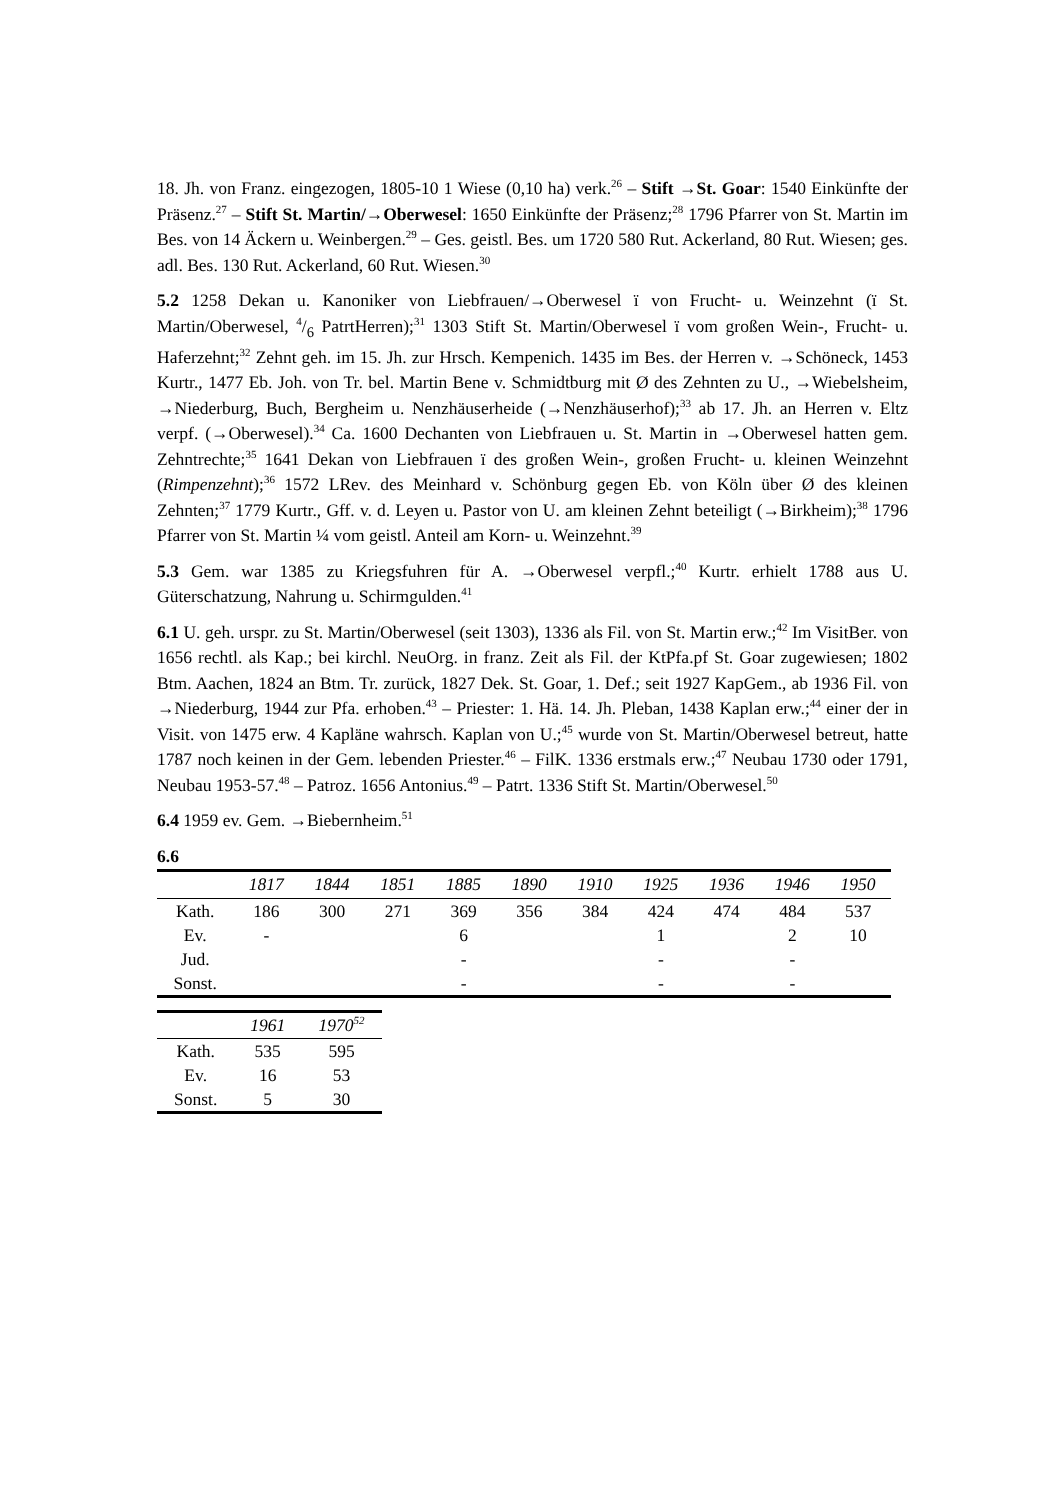18. Jh. von Franz. eingezogen, 1805-10 1 Wiese (0,10 ha) verk.<sup>26</sup> – Stift →St. Goar: 1540 Einkünfte der Präsenz.<sup>27</sup> – Stift St. Martin/→Oberwesel: 1650 Einkünfte der Präsenz;<sup>28</sup> 1796 Pfarrer von St. Martin im Bes. von 14 Äckern u. Weinbergen.<sup>29</sup> – Ges. geistl. Bes. um 1720 580 Rut. Ackerland, 80 Rut. Wiesen; ges. adl. Bes. 130 Rut. Ackerland, 60 Rut. Wiesen.<sup>30</sup>
5.2 1258 Dekan u. Kanoniker von Liebfrauen/→Oberwesel ï von Frucht- u. Weinzehnt (ï St. Martin/Oberwesel, 4/6 PatrtHerren);<sup>31</sup> 1303 Stift St. Martin/Oberwesel ï vom großen Wein-, Frucht- u. Haferzehnt;<sup>32</sup> Zehnt geh. im 15. Jh. zur Hrsch. Kempenich. 1435 im Bes. der Herren v. →Schöneck, 1453 Kurtr., 1477 Eb. Joh. von Tr. bel. Martin Bene v. Schmidtburg mit Ø des Zehnten zu U., →Wiebelsheim, →Niederburg, Buch, Bergheim u. Nenzhäuserheide (→Nenzhäuserhof);<sup>33</sup> ab 17. Jh. an Herren v. Eltz verpf. (→Oberwesel).<sup>34</sup> Ca. 1600 Dechanten von Liebfrauen u. St. Martin in →Oberwesel hatten gem. Zehntrechte;<sup>35</sup> 1641 Dekan von Liebfrauen ï des großen Wein-, großen Frucht- u. kleinen Weinzehnt (Rimpenzehnt);<sup>36</sup> 1572 LRev. des Meinhard v. Schönburg gegen Eb. von Köln über Ø des kleinen Zehnten;<sup>37</sup> 1779 Kurtr., Gff. v. d. Leyen u. Pastor von U. am kleinen Zehnt beteiligt (→Birkheim);<sup>38</sup> 1796 Pfarrer von St. Martin ¼ vom geistl. Anteil am Korn- u. Weinzehnt.<sup>39</sup>
5.3 Gem. war 1385 zu Kriegsfuhren für A. →Oberwesel verpfl.;<sup>40</sup> Kurtr. erhielt 1788 aus U. Güterschatzung, Nahrung u. Schirmgulden.<sup>41</sup>
6.1 U. geh. urspr. zu St. Martin/Oberwesel (seit 1303), 1336 als Fil. von St. Martin erw.;<sup>42</sup> Im VisitBer. von 1656 rechtl. als Kap.; bei kirchl. NeuOrg. in franz. Zeit als Fil. der KtPfa.pf St. Goar zugewiesen; 1802 Btm. Aachen, 1824 an Btm. Tr. zurück, 1827 Dek. St. Goar, 1. Def.; seit 1927 KapGem., ab 1936 Fil. von →Niederburg, 1944 zur Pfa. erhoben.<sup>43</sup> – Priester: 1. Hä. 14. Jh. Pleban, 1438 Kaplan erw.;<sup>44</sup> einer der in Visit. von 1475 erw. 4 Kapläne wahrsch. Kaplan von U.;<sup>45</sup> wurde von St. Martin/Oberwesel betreut, hatte 1787 noch keinen in der Gem. lebenden Priester.<sup>46</sup> – FilK. 1336 erstmals erw.;<sup>47</sup> Neubau 1730 oder 1791, Neubau 1953-57.<sup>48</sup> – Patroz. 1656 Antonius.<sup>49</sup> – Patrt. 1336 Stift St. Martin/Oberwesel.<sup>50</sup>
6.4 1959 ev. Gem. →Biebernheim.<sup>51</sup>
6.6
| | 1817 | 1844 | 1851 | 1885 | 1890 | 1910 | 1925 | 1936 | 1946 | 1950 |
| --- | --- | --- | --- | --- | --- | --- | --- | --- | --- | --- |
| Kath. | 186 | 300 | 271 | 369 | 356 | 384 | 424 | 474 | 484 | 537 |
| Ev. | - | | | 6 | | | 1 | | 2 | 10 |
| Jud. | | | | - | | | - | | - | |
| Sonst. | | | | - | | | - | | - | |
| | 1961 | 1970<sup>52</sup> |
| --- | --- | --- |
| Kath. | 535 | 595 |
| Ev. | 16 | 53 |
| Sonst. | 5 | 30 |